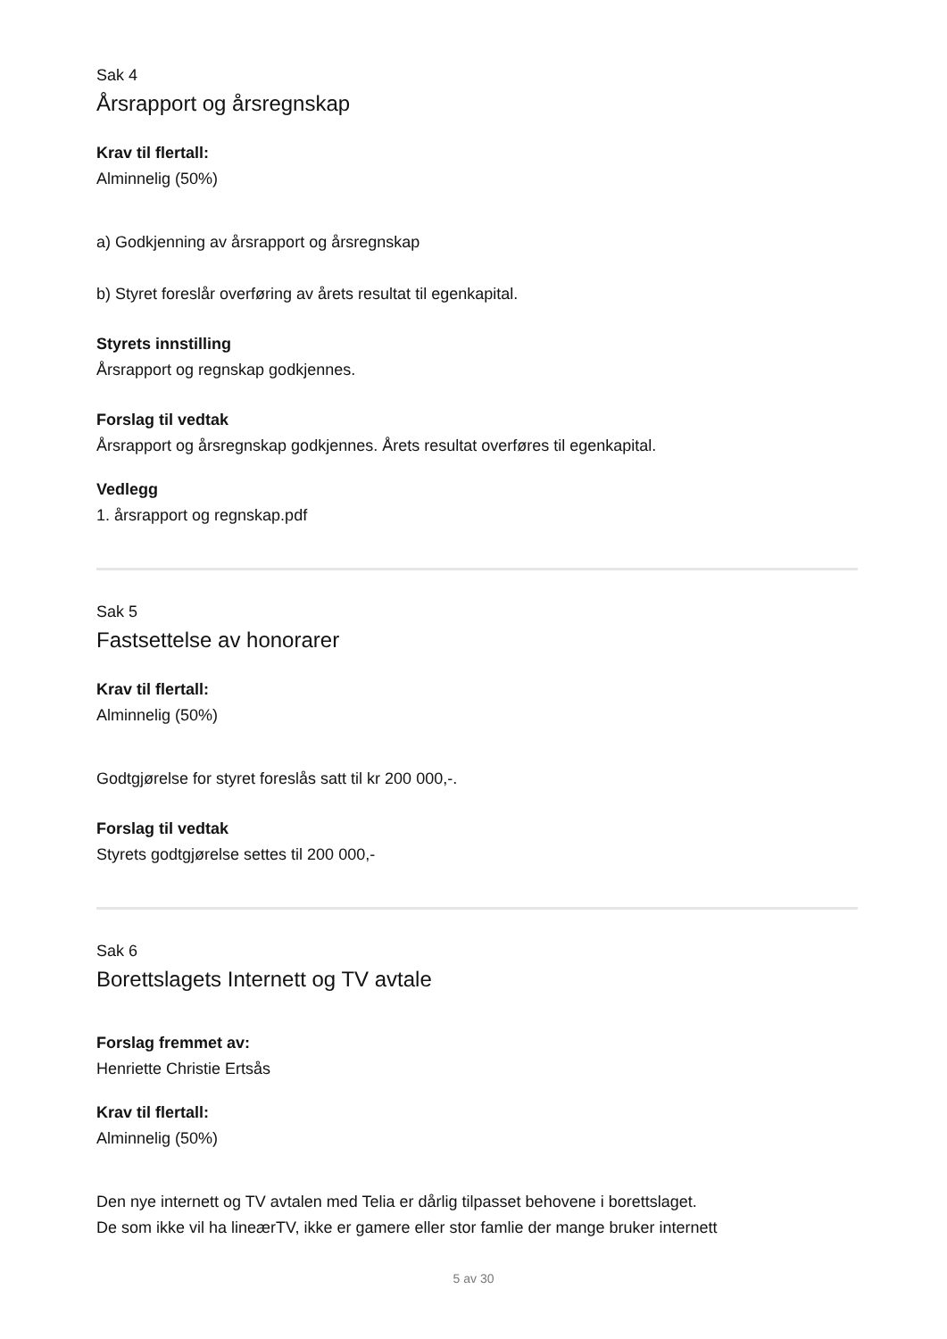Sak 4
Årsrapport og årsregnskap
Krav til flertall:
Alminnelig (50%)
a) Godkjenning av årsrapport og årsregnskap
b) Styret foreslår overføring av årets resultat til egenkapital.
Styrets innstilling
Årsrapport og regnskap godkjennes.
Forslag til vedtak
Årsrapport og årsregnskap godkjennes. Årets resultat overføres til egenkapital.
Vedlegg
1. årsrapport og regnskap.pdf
Sak 5
Fastsettelse av honorarer
Krav til flertall:
Alminnelig (50%)
Godtgjørelse for styret foreslås satt til kr 200 000,-.
Forslag til vedtak
Styrets godtgjørelse settes til 200 000,-
Sak 6
Borettslagets Internett og TV avtale
Forslag fremmet av:
Henriette Christie Ertsås
Krav til flertall:
Alminnelig (50%)
Den nye internett og TV avtalen med Telia er dårlig tilpasset behovene i borettslaget.
De som ikke vil ha lineærTV, ikke er gamere eller stor famlie der mange bruker internett
5 av 30